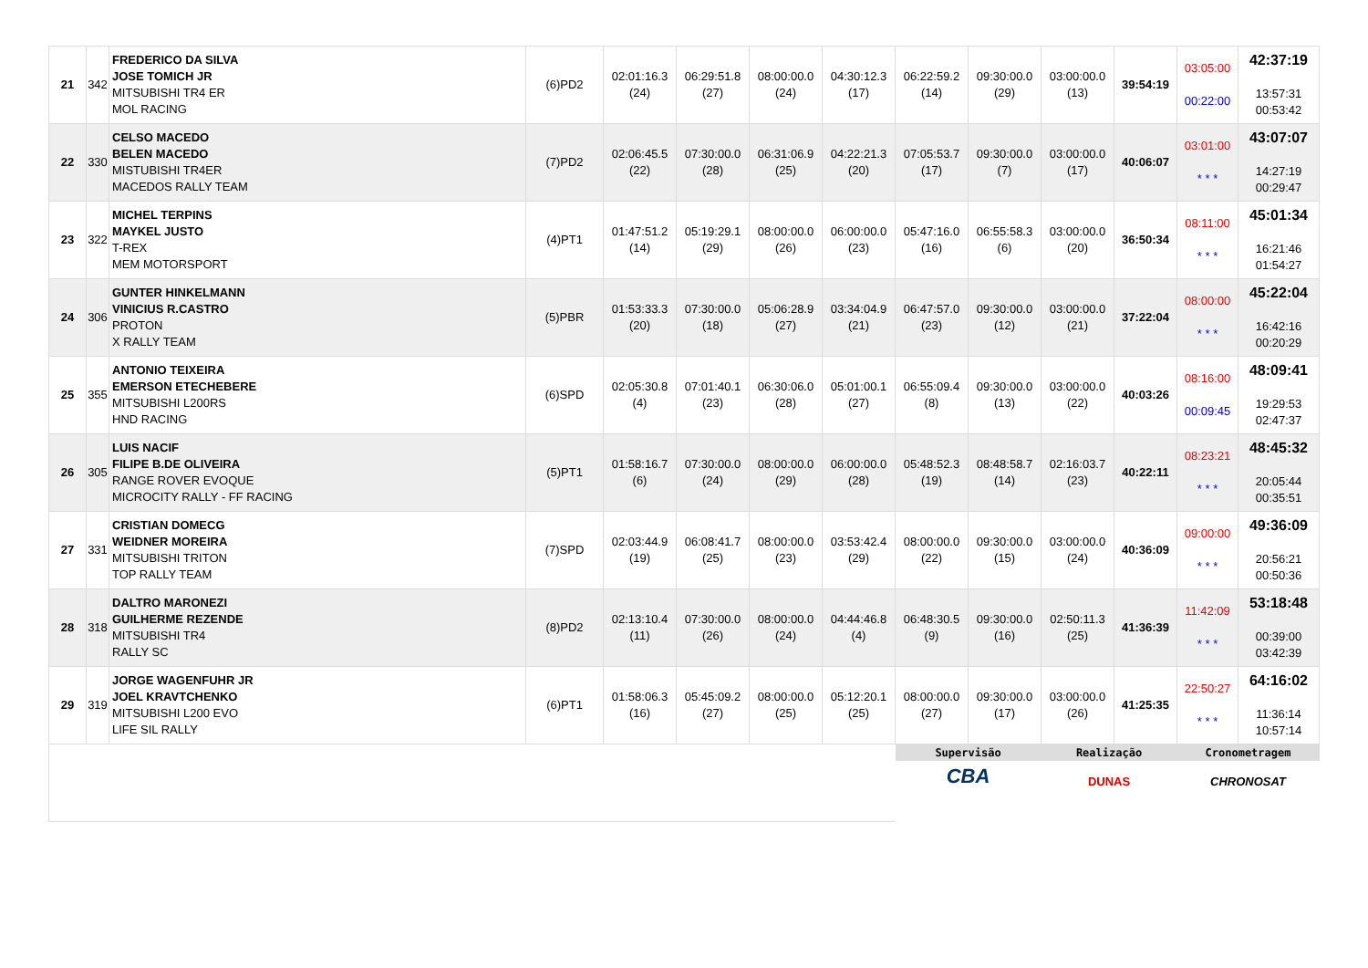| 21 | 342 | FREDERICO DA SILVA JOSE TOMICH JR MITSUBISHI TR4 ER MOL RACING | (6)PD2 | 02:01:16.3 (24) | 06:29:51.8 (27) | 08:00:00.0 (24) | 04:30:12.3 (17) | 06:22:59.2 (14) | 09:30:00.0 (29) | 03:00:00.0 (13) | 39:54:19 | 03:05:00 00:22:00 | 42:37:19 13:57:31 00:53:42 |
| 22 | 330 | CELSO MACEDO BELEN MACEDO MISTUBISHI TR4ER MACEDOS RALLY TEAM | (7)PD2 | 02:06:45.5 (22) | 07:30:00.0 (28) | 06:31:06.9 (25) | 04:22:21.3 (20) | 07:05:53.7 (17) | 09:30:00.0 (7) | 03:00:00.0 (17) | 40:06:07 | 03:01:00 * * * | 43:07:07 14:27:19 00:29:47 |
| 23 | 322 | MICHEL TERPINS MAYKEL JUSTO T-REX MEM MOTORSPORT | (4)PT1 | 01:47:51.2 (14) | 05:19:29.1 (29) | 08:00:00.0 (26) | 06:00:00.0 (23) | 05:47:16.0 (16) | 06:55:58.3 (6) | 03:00:00.0 (20) | 36:50:34 | 08:11:00 * * * | 45:01:34 16:21:46 01:54:27 |
| 24 | 306 | GUNTER HINKELMANN VINICIUS R.CASTRO PROTON X RALLY TEAM | (5)PBR | 01:53:33.3 (20) | 07:30:00.0 (18) | 05:06:28.9 (27) | 03:34:04.9 (21) | 06:47:57.0 (23) | 09:30:00.0 (12) | 03:00:00.0 (21) | 37:22:04 | 08:00:00 * * * | 45:22:04 16:42:16 00:20:29 |
| 25 | 355 | ANTONIO TEIXEIRA EMERSON ETECHEBERE MITSUBISHI L200RS HND RACING | (6)SPD | 02:05:30.8 (4) | 07:01:40.1 (23) | 06:30:06.0 (28) | 05:01:00.1 (27) | 06:55:09.4 (8) | 09:30:00.0 (13) | 03:00:00.0 (22) | 40:03:26 | 08:16:00 00:09:45 | 48:09:41 19:29:53 02:47:37 |
| 26 | 305 | LUIS NACIF FILIPE B.DE OLIVEIRA RANGE ROVER EVOQUE MICROCITY RALLY - FF RACING | (5)PT1 | 01:58:16.7 (6) | 07:30:00.0 (24) | 08:00:00.0 (29) | 06:00:00.0 (28) | 05:48:52.3 (19) | 08:48:58.7 (14) | 02:16:03.7 (23) | 40:22:11 | 08:23:21 * * * | 48:45:32 20:05:44 00:35:51 |
| 27 | 331 | CRISTIAN DOMECG WEIDNER MOREIRA MITSUBISHI TRITON TOP RALLY TEAM | (7)SPD | 02:03:44.9 (19) | 06:08:41.7 (25) | 08:00:00.0 (23) | 03:53:42.4 (29) | 08:00:00.0 (22) | 09:30:00.0 (15) | 03:00:00.0 (24) | 40:36:09 | 09:00:00 * * * | 49:36:09 20:56:21 00:50:36 |
| 28 | 318 | DALTRO MARONEZI GUILHERME REZENDE MITSUBISHI TR4 RALLY SC | (8)PD2 | 02:13:10.4 (11) | 07:30:00.0 (26) | 08:00:00.0 (24) | 04:44:46.8 (4) | 06:48:30.5 (9) | 09:30:00.0 (16) | 02:50:11.3 (25) | 41:36:39 | 11:42:09 * * * | 53:18:48 00:39:00 03:42:39 |
| 29 | 319 | JORGE WAGENFUHR JR JOEL KRAVTCHENKO MITSUBISHI L200 EVO LIFE SIL RALLY | (6)PT1 | 01:58:06.3 (16) | 05:45:09.2 (27) | 08:00:00.0 (25) | 05:12:20.1 (25) | 08:00:00.0 (27) | 09:30:00.0 (17) | 03:00:00.0 (26) | 41:25:35 | 22:50:27 * * * | 64:16:02 11:36:14 10:57:14 |
| | | | | | | | | Supervisão CBA | | Realização DUNAS | | Cronometragem CHRONOSAT | |